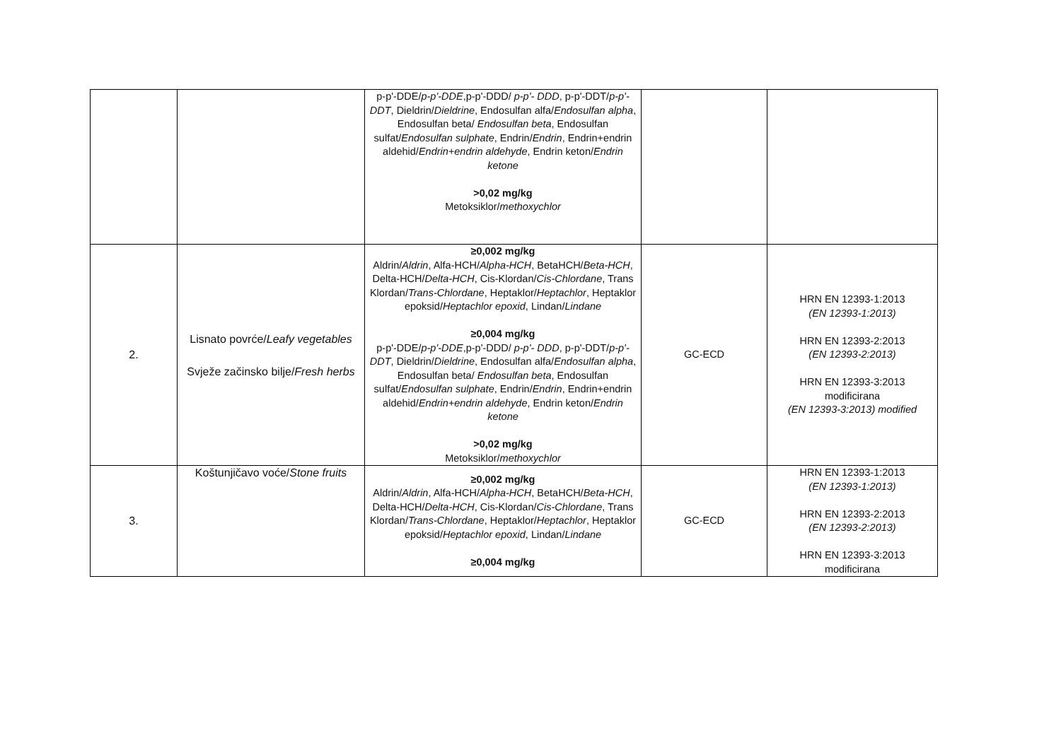| | | p-p'-DDE/ p-p'-DDE ,p-p'-DDD/ p-p'- DDD , p-p'-DDT/ p-p'-DDT , Dieldrin/ Dieldrine , Endosulfan alfa/ Endosulfan alpha , Endosulfan beta/ Endosulfan beta , Endosulfan sulfat/ Endosulfan sulphate , Endrin/ Endrin , Endrin+endrin aldehid/ Endrin+endrin aldehyde , Endrin keton/ Endrin ketone >0,02 mg/kg Metoksiklor/ methoxychlor | | |
| 2. | Lisnato povrće/ Leafy vegetables Svježe začinsko bilje/ Fresh herbs | ≥0,002 mg/kg Aldrin/ Aldrin , Alfa-HCH/ Alpha-HCH , BetaHCH/ Beta-HCH , Delta-HCH/ Delta-HCH , Cis-Klordan/ Cis-Chlordane , Trans Klordan/ Trans-Chlordane , Heptaklor/ Heptachlor , Heptaklor epoksid/ Heptachlor epoxid , Lindan/ Lindane ≥0,004 mg/kg p-p'-DDE/ p-p'-DDE ,p-p'-DDD/ p-p'- DDD , p-p'-DDT/ p-p'-DDT , Dieldrin/ Dieldrine , Endosulfan alfa/ Endosulfan alpha , Endosulfan beta/ Endosulfan beta , Endosulfan sulfat/ Endosulfan sulphate , Endrin/ Endrin , Endrin+endrin aldehid/ Endrin+endrin aldehyde , Endrin keton/ Endrin ketone >0,02 mg/kg Metoksiklor/ methoxychlor | GC-ECD | HRN EN 12393-1:2013 (EN 12393-1:2013) HRN EN 12393-2:2013 (EN 12393-2:2013) HRN EN 12393-3:2013 modificirana (EN 12393-3:2013) modified |
| 3. | Koštunjičavo voće/ Stone fruits | ≥0,002 mg/kg Aldrin/ Aldrin , Alfa-HCH/ Alpha-HCH , BetaHCH/ Beta-HCH , Delta-HCH/ Delta-HCH , Cis-Klordan/ Cis-Chlordane , Trans Klordan/ Trans-Chlordane , Heptaklor/ Heptachlor , Heptaklor epoksid/ Heptachlor epoxid , Lindan/ Lindane ≥0,004 mg/kg | GC-ECD | HRN EN 12393-1:2013 (EN 12393-1:2013) HRN EN 12393-2:2013 (EN 12393-2:2013) HRN EN 12393-3:2013 modificirana |